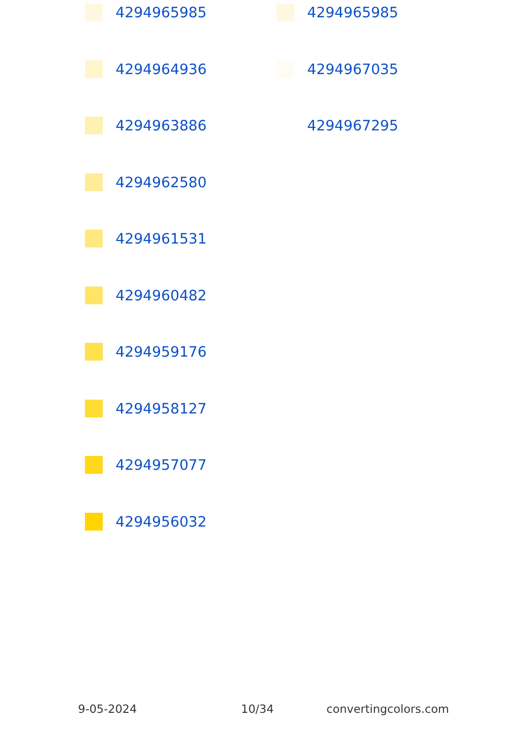4294965985
4294964936
4294963886
4294962580
4294961531
4294960482
4294959176
4294958127
4294957077
4294956032
4294965985
4294967035
4294967295
9-05-2024 10/34 convertingcolors.com